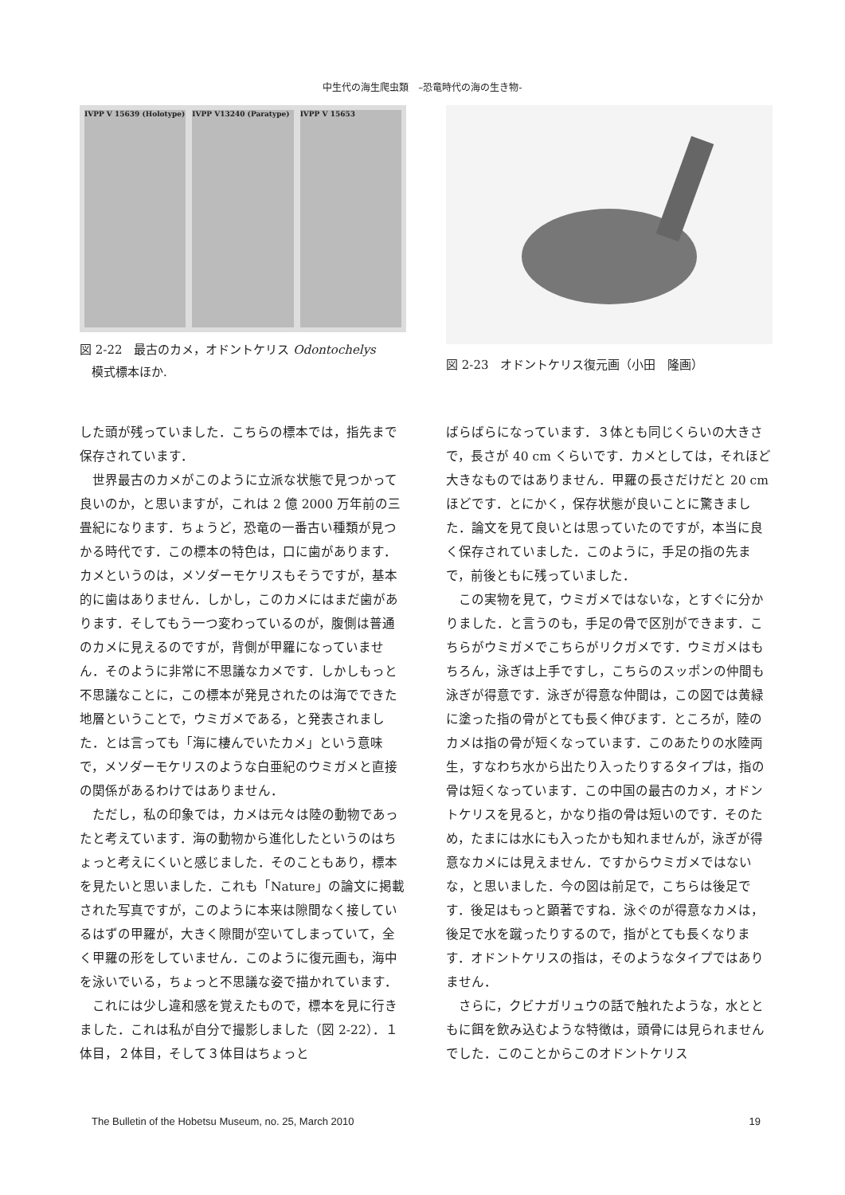中生代の海生爬虫類　–恐竜時代の海の生き物-
IVPP V 15639 (Holotype) IVPP V13240 (Paratype) IVPP V 15653
図 2-22　最古のカメ，オドントケリス Odontochelys
　模式標本ほか.
図 2-23　オドントケリス復元画（小田　隆画）
した頭が残っていました．こちらの標本では，指先まで保存されています．
世界最古のカメがこのように立派な状態で見つかって良いのか，と思いますが，これは 2 億 2000 万年前の三畳紀になります．ちょうど，恐竜の一番古い種類が見つかる時代です．この標本の特色は，口に歯があります．カメというのは，メソダーモケリスもそうですが，基本的に歯はありません．しかし，このカメにはまだ歯があります．そしてもう一つ変わっているのが，腹側は普通のカメに見えるのですが，背側が甲羅になっていません．そのように非常に不思議なカメです．しかしもっと不思議なことに，この標本が発見されたのは海でできた地層ということで，ウミガメである，と発表されました．とは言っても「海に棲んでいたカメ」という意味で，メソダーモケリスのような白亜紀のウミガメと直接の関係があるわけではありません．
ただし，私の印象では，カメは元々は陸の動物であったと考えています．海の動物から進化したというのはちょっと考えにくいと感じました．そのこともあり，標本を見たいと思いました．これも「Nature」の論文に掲載された写真ですが，このように本来は隙間なく接しているはずの甲羅が，大きく隙間が空いてしまっていて，全く甲羅の形をしていません．このように復元画も，海中を泳いでいる，ちょっと不思議な姿で描かれています．
これには少し違和感を覚えたもので，標本を見に行きました．これは私が自分で撮影しました（図 2-22）．１体目，２体目，そして３体目はちょっと
ばらばらになっています．３体とも同じくらいの大きさで，長さが 40 cm くらいです．カメとしては，それほど大きなものではありません．甲羅の長さだけだと 20 cm ほどです．とにかく，保存状態が良いことに驚きました．論文を見て良いとは思っていたのですが，本当に良く保存されていました．このように，手足の指の先まで，前後ともに残っていました．
この実物を見て，ウミガメではないな，とすぐに分かりました．と言うのも，手足の骨で区別ができます．こちらがウミガメでこちらがリクガメです．ウミガメはもちろん，泳ぎは上手ですし，こちらのスッポンの仲間も泳ぎが得意です．泳ぎが得意な仲間は，この図では黄緑に塗った指の骨がとても長く伸びます．ところが，陸のカメは指の骨が短くなっています．このあたりの水陸両生，すなわち水から出たり入ったりするタイプは，指の骨は短くなっています．この中国の最古のカメ，オドントケリスを見ると，かなり指の骨は短いのです．そのため，たまには水にも入ったかも知れませんが，泳ぎが得意なカメには見えません．ですからウミガメではないな，と思いました．今の図は前足で，こちらは後足です．後足はもっと顕著ですね．泳ぐのが得意なカメは，後足で水を蹴ったりするので，指がとても長くなります．オドントケリスの指は，そのようなタイプではありません．
さらに，クビナガリュウの話で触れたような，水とともに餌を飲み込むような特徴は，頭骨には見られませんでした．このことからこのオドントケリス
The Bulletin of the Hobetsu Museum, no. 25, March 2010 19